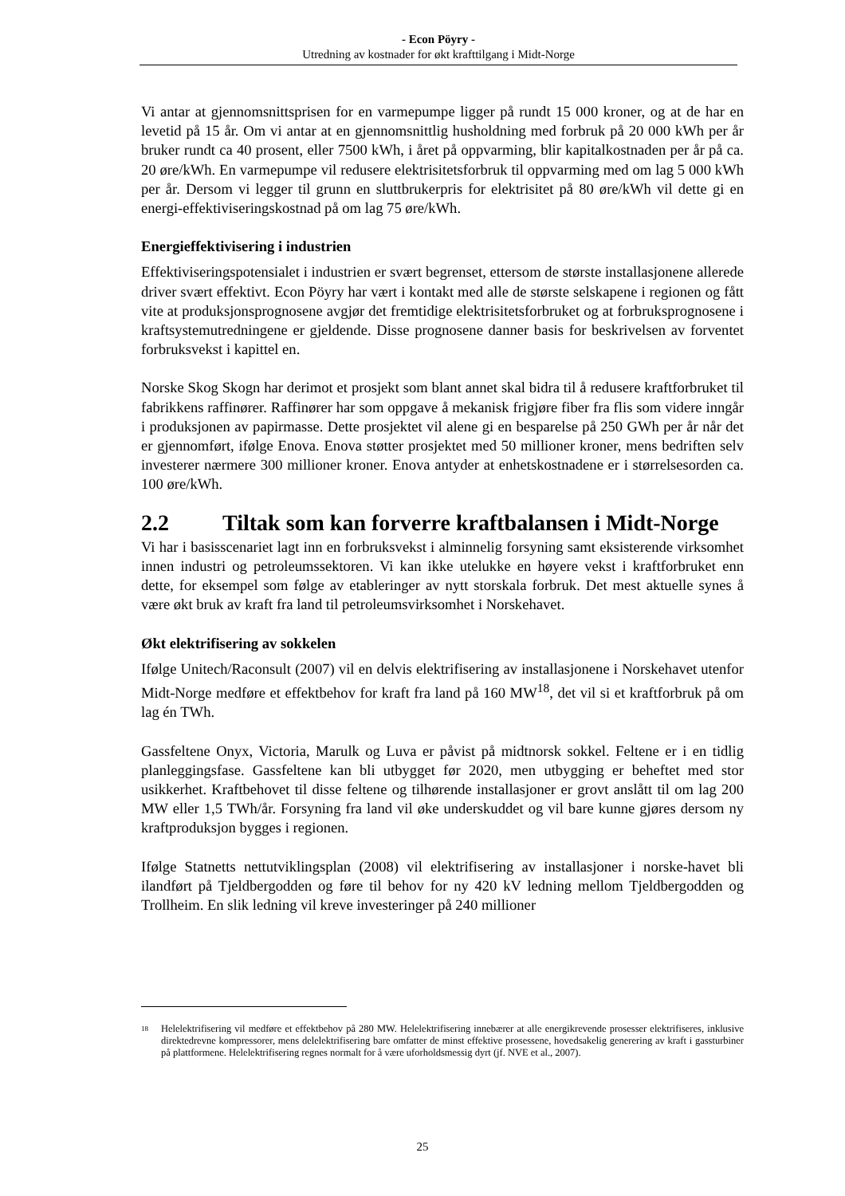- Econ Pöyry -
Utredning av kostnader for økt krafttilgang i Midt-Norge
Vi antar at gjennomsnittsprisen for en varmepumpe ligger på rundt 15 000 kroner, og at de har en levetid på 15 år. Om vi antar at en gjennomsnittlig husholdning med forbruk på 20 000 kWh per år bruker rundt ca 40 prosent, eller 7500 kWh, i året på oppvarming, blir kapitalkostnaden per år på ca. 20 øre/kWh. En varmepumpe vil redusere elektrisitetsforbruk til oppvarming med om lag 5 000 kWh per år. Dersom vi legger til grunn en sluttbrukerpris for elektrisitet på 80 øre/kWh vil dette gi en energi-effektiviseringskostnad på om lag 75 øre/kWh.
Energieffektivisering i industrien
Effektiviseringspotensialet i industrien er svært begrenset, ettersom de største installasjonene allerede driver svært effektivt. Econ Pöyry har vært i kontakt med alle de største selskapene i regionen og fått vite at produksjonsprognosene avgjør det fremtidige elektrisitetsforbruket og at forbruksprognosene i kraftsystemutredningene er gjeldende. Disse prognosene danner basis for beskrivelsen av forventet forbruksvekst i kapittel en.
Norske Skog Skogn har derimot et prosjekt som blant annet skal bidra til å redusere kraftforbruket til fabrikkens raffinører. Raffinører har som oppgave å mekanisk frigjøre fiber fra flis som videre inngår i produksjonen av papirmasse. Dette prosjektet vil alene gi en besparelse på 250 GWh per år når det er gjennomført, ifølge Enova. Enova støtter prosjektet med 50 millioner kroner, mens bedriften selv investerer nærmere 300 millioner kroner. Enova antyder at enhetskostnadene er i størrelsesorden ca. 100 øre/kWh.
2.2 Tiltak som kan forverre kraftbalansen i Midt-Norge
Vi har i basisscenariet lagt inn en forbruksvekst i alminnelig forsyning samt eksisterende virksomhet innen industri og petroleumssektoren. Vi kan ikke utelukke en høyere vekst i kraftforbruket enn dette, for eksempel som følge av etableringer av nytt storskala forbruk. Det mest aktuelle synes å være økt bruk av kraft fra land til petroleumsvirksomhet i Norskehavet.
Økt elektrifisering av sokkelen
Ifølge Unitech/Raconsult (2007) vil en delvis elektrifisering av installasjonene i Norskehavet utenfor Midt-Norge medføre et effektbehov for kraft fra land på 160 MW<sup>18</sup>, det vil si et kraftforbruk på om lag én TWh.
Gassfeltene Onyx, Victoria, Marulk og Luva er påvist på midtnorsk sokkel. Feltene er i en tidlig planleggingsfase. Gassfeltene kan bli utbygget før 2020, men utbygging er beheftet med stor usikkerhet. Kraftbehovet til disse feltene og tilhørende installasjoner er grovt anslått til om lag 200 MW eller 1,5 TWh/år. Forsyning fra land vil øke underskuddet og vil bare kunne gjøres dersom ny kraftproduksjon bygges i regionen.
Ifølge Statnetts nettutviklingsplan (2008) vil elektrifisering av installasjoner i norske-havet bli ilandført på Tjeldbergodden og føre til behov for ny 420 kV ledning mellom Tjeldbergodden og Trollheim. En slik ledning vil kreve investeringer på 240 millioner
<sup>18</sup> Helelektrifisering vil medføre et effektbehov på 280 MW. Helelektrifisering innebærer at alle energikrevende prosesser elektrifiseres, inklusive direktedrevne kompressorer, mens delelektrifisering bare omfatter de minst effektive prosessene, hovedsakelig generering av kraft i gassturbiner på plattformene. Helelektrifisering regnes normalt for å være uforholdsmessig dyrt (jf. NVE et al., 2007).
25